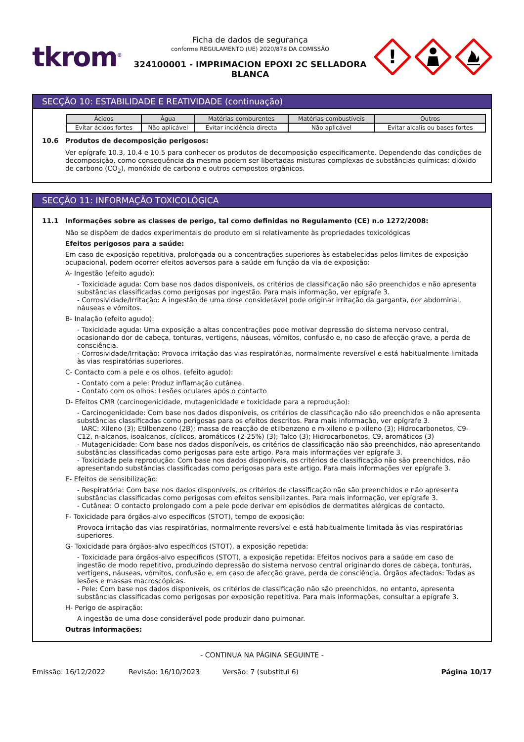tkrom<sup>®</sup>
Ficha de dados de segurança
conforme REGULAMENTO (UE) 2020/878 DA COMISSÃO
324100001 - IMPRIMACION EPOXI 2C SELLADORA BLANCA
!
SECÇÃO 10: ESTABILIDADE E REATIVIDADE (continuação)
| Ácidos | Água | Matérias comburentes | Matérias combustíveis | Outros |
| --- | --- | --- | --- | --- |
| Evitar ácidos fortes | Não aplicável | Evitar incidência directa | Não aplicável | Evitar alcalis ou bases fortes |
10.6 Produtos de decomposição perigosos:
Ver epígrafe 10.3, 10.4 e 10.5 para conhecer os produtos de decomposição especificamente. Dependendo das condições de decomposição, como consequência da mesma podem ser libertadas misturas complexas de substâncias químicas: dióxido de carbono (CO<sub>2</sub>), monóxido de carbono e outros compostos orgânicos.
SECÇÃO 11: INFORMAÇÃO TOXICOLÓGICA
11.1 Informações sobre as classes de perigo, tal como definidas no Regulamento (CE) n.o 1272/2008:
Não se dispõem de dados experimentais do produto em si relativamente às propriedades toxicológicas
Efeitos perigosos para a saúde:
Em caso de exposição repetitiva, prolongada ou a concentrações superiores às estabelecidas pelos limites de exposição ocupacional, podem ocorrer efeitos adversos para a saúde em função da via de exposição:
A- Ingestão (efeito agudo):
- Toxicidade aguda: Com base nos dados disponíveis, os critérios de classificação não são preenchidos e não apresenta substâncias classificadas como perigosas por ingestão. Para mais informação, ver epígrafe 3.
- Corrosividade/Irritação: A ingestão de uma dose considerável pode originar irritação da garganta, dor abdominal, náuseas e vómitos.
B- Inalação (efeito agudo):
- Toxicidade aguda: Uma exposição a altas concentrações pode motivar depressão do sistema nervoso central, ocasionando dor de cabeça, tonturas, vertigens, náuseas, vómitos, confusão e, no caso de afecção grave, a perda de consciência.
- Corrosividade/Irritação: Provoca irritação das vias respiratórias, normalmente reversível e está habitualmente limitada às vias respiratórias superiores.
C- Contacto com a pele e os olhos. (efeito agudo):
- Contato com a pele: Produz inflamação cutânea.
- Contato com os olhos: Lesões oculares após o contacto
D- Efeitos CMR (carcinogenicidade, mutagenicidade e toxicidade para a reprodução):
- Carcinogenicidade: Com base nos dados disponíveis, os critérios de classificação não são preenchidos e não apresenta substâncias classificadas como perigosas para os efeitos descritos. Para mais informação, ver epígrafe 3.
IARC: Xileno (3); Etilbenzeno (2B); massa de reacção de etilbenzeno e m-xileno e p-xileno (3); Hidrocarbonetos, C9-C12, n-alcanos, isoalcanos, cíclicos, aromáticos (2-25%) (3); Talco (3); Hidrocarbonetos, C9, aromáticos (3)
- Mutagenicidade: Com base nos dados disponíveis, os critérios de classificação não são preenchidos, não apresentando substâncias classificadas como perigosas para este artigo. Para mais informações ver epígrafe 3.
- Toxicidade pela reprodução: Com base nos dados disponíveis, os critérios de classificação não são preenchidos, não apresentando substâncias classificadas como perigosas para este artigo. Para mais informações ver epígrafe 3.
E- Efeitos de sensibilização:
- Respiratória: Com base nos dados disponíveis, os critérios de classificação não são preenchidos e não apresenta substâncias classificadas como perigosas com efeitos sensibilizantes. Para mais informação, ver epígrafe 3.
- Cutânea: O contacto prolongado com a pele pode derivar em episódios de dermatites alérgicas de contacto.
F- Toxicidade para órgãos-alvo específicos (STOT), tempo de exposição:
Provoca irritação das vias respiratórias, normalmente reversível e está habitualmente limitada às vias respiratórias superiores.
G- Toxicidade para órgãos-alvo específicos (STOT), a exposição repetida:
- Toxicidade para órgãos-alvo específicos (STOT), a exposição repetida: Efeitos nocivos para a saúde em caso de ingestão de modo repetitivo, produzindo depressão do sistema nervoso central originando dores de cabeça, tonturas, vertigens, náuseas, vómitos, confusão e, em caso de afecção grave, perda de consciência. Órgãos afectados: Todas as lesões e massas macroscópicas.
- Pele: Com base nos dados disponíveis, os critérios de classificação não são preenchidos, no entanto, apresenta substâncias classificadas como perigosas por exposição repetitiva. Para mais informações, consultar a epígrafe 3.
H- Perigo de aspiração:
A ingestão de uma dose considerável pode produzir dano pulmonar.
Outras informações:
- CONTINUA NA PÁGINA SEGUINTE -
Emissão: 16/12/2022 Revisão: 16/10/2023 Versão: 7 (substitui 6) Página 10/17